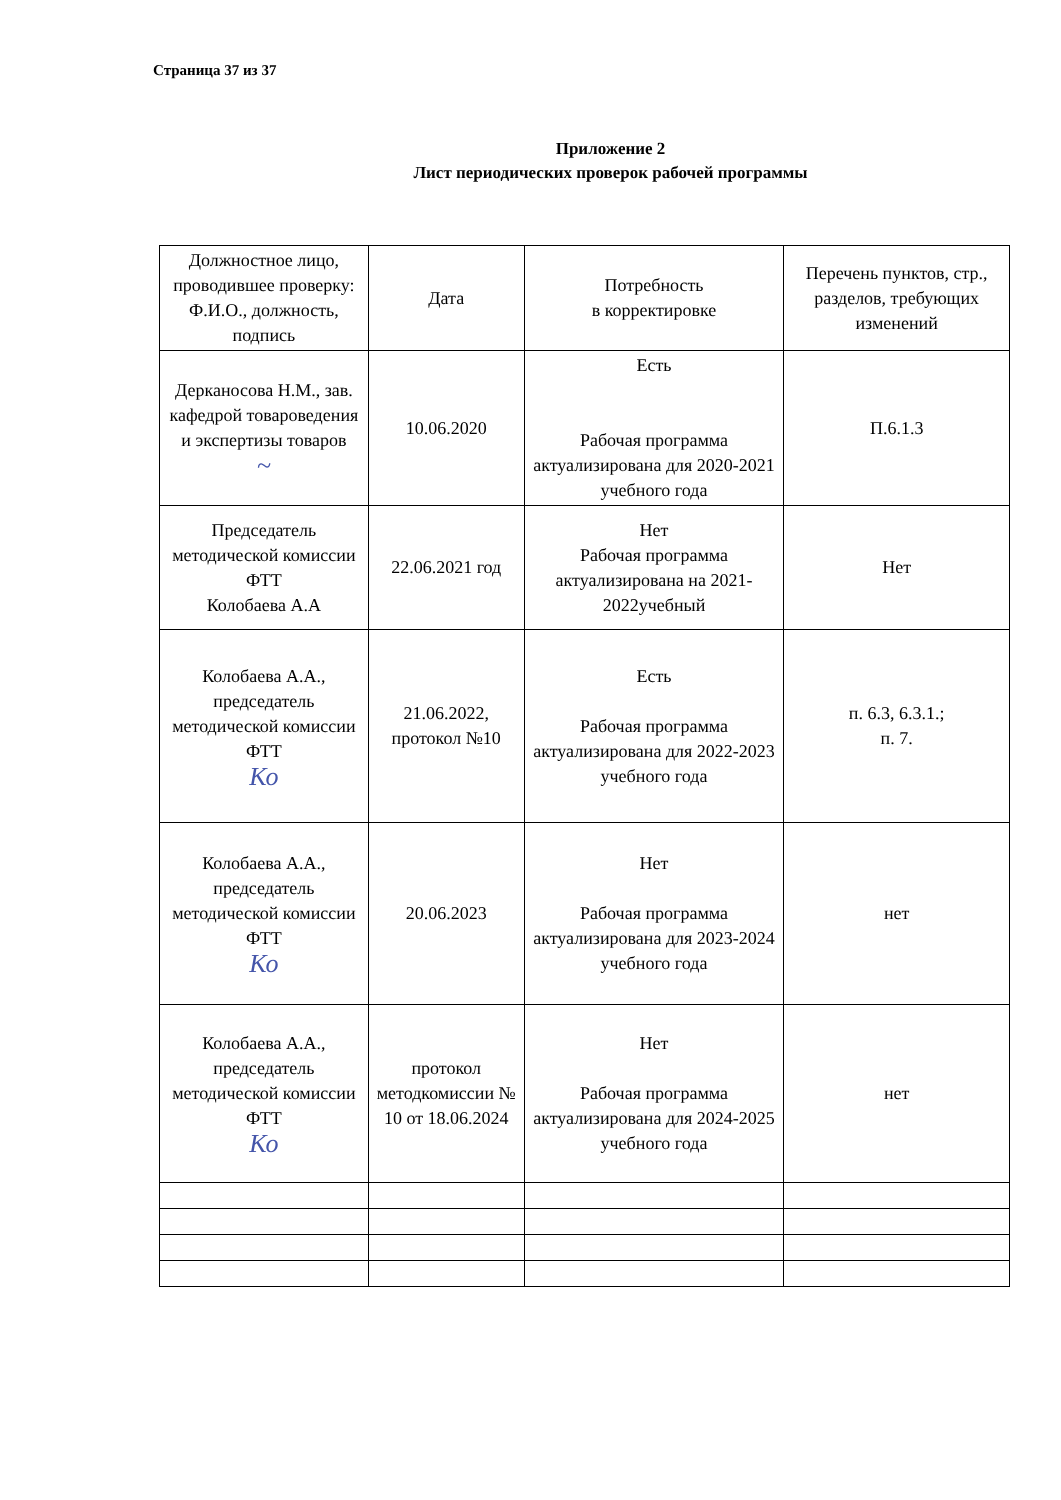Страница 37 из 37
Приложение 2
Лист периодических проверок рабочей программы
| Должностное лицо, проводившее проверку: Ф.И.О., должность, подпись | Дата | Потребность в корректировке | Перечень пунктов, стр., разделов, требующих изменений |
| Дерканосова Н.М., зав. кафедрой товароведения и экспертизы товаров ~ | 10.06.2020 | Есть Рабочая программа актуализирована для 2020-2021 учебного года | П.6.1.3 |
| Председатель методической комиссии ФТТ Колобаева А.А | 22.06.2021 год | Нет Рабочая программа актуализирована на 2021-2022учебный | Нет |
| Колобаева А.А., председатель методической комиссии ФТТ Ко | 21.06.2022, протокол №10 | Есть Рабочая программа актуализирована для 2022-2023 учебного года | п. 6.3, 6.3.1.; п. 7. |
| Колобаева А.А., председатель методической комиссии ФТТ Ко | 20.06.2023 | Нет Рабочая программа актуализирована для 2023-2024 учебного года | нет |
| Колобаева А.А., председатель методической комиссии ФТТ Ко | протокол методкомиссии № 10 от 18.06.2024 | Нет Рабочая программа актуализирована для 2024-2025 учебного года | нет |